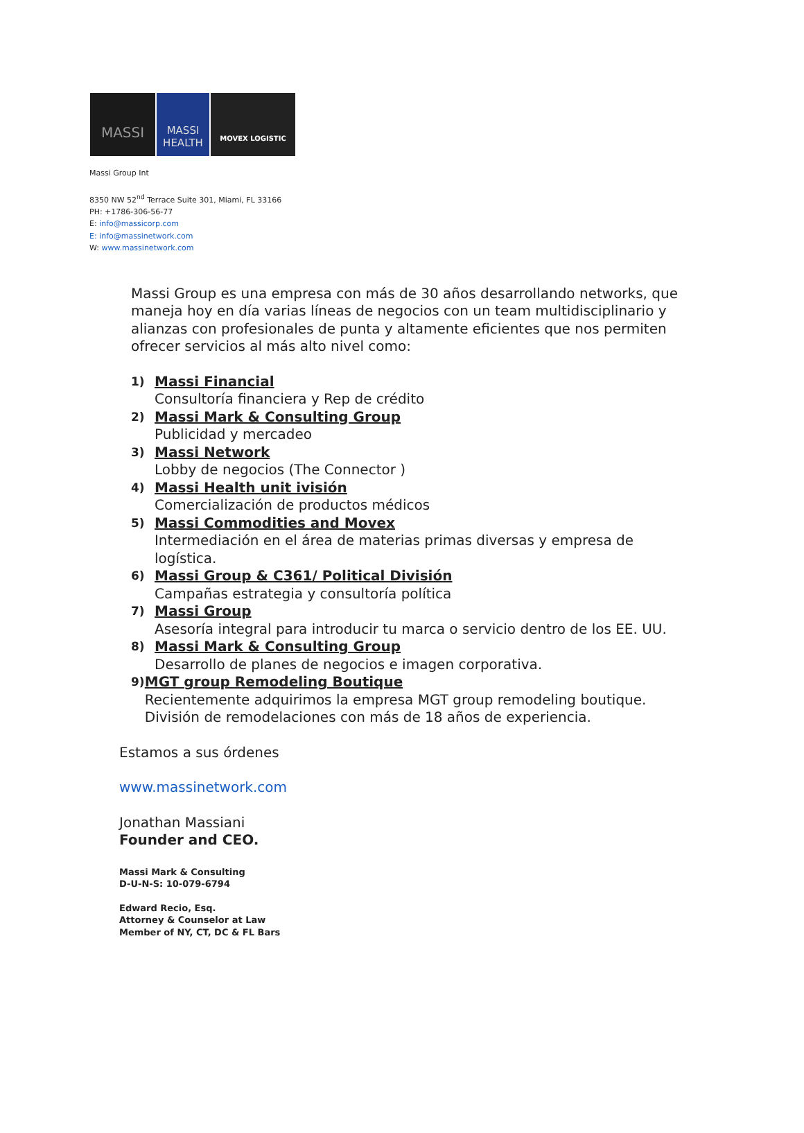MASSI
MASSI HEALTH
MOVEX LOGISTIC
Massi Group Int
8350 NW 52<sup>nd</sup> Terrace Suite 301, Miami, FL 33166
PH: +1786-306-56-77
E: info@massicorp.com
E: info@massinetwork.com
W: www.massinetwork.com
Massi Group es una empresa con más de 30 años desarrollando networks, que maneja hoy en día varias líneas de negocios con un team multidisciplinario y alianzas con profesionales de punta y altamente eficientes que nos permiten ofrecer servicios al más alto nivel como:
1) Massi Financial
Consultoría financiera y Rep de crédito
2) Massi Mark & Consulting Group
Publicidad y mercadeo
3) Massi Network
Lobby de negocios (The Connector )
4) Massi Health unit ivisión
Comercialización de productos médicos
5) Massi Commodities and Movex
Intermediación en el área de materias primas diversas y empresa de logística.
6) Massi Group & C361/ Political División
Campañas estrategia y consultoría política
7) Massi Group
Asesoría integral para introducir tu marca o servicio dentro de los EE. UU.
8) Massi Mark & Consulting Group
Desarrollo de planes de negocios e imagen corporativa.
9) MGT group Remodeling Boutique
Recientemente adquirimos la empresa MGT group remodeling boutique. División de remodelaciones con más de 18 años de experiencia.
Estamos a sus órdenes
www.massinetwork.com
Jonathan Massiani
Founder and CEO.
Massi Mark & Consulting
D-U-N-S: 10-079-6794
Edward Recio, Esq.
Attorney & Counselor at Law
Member of NY, CT, DC & FL Bars